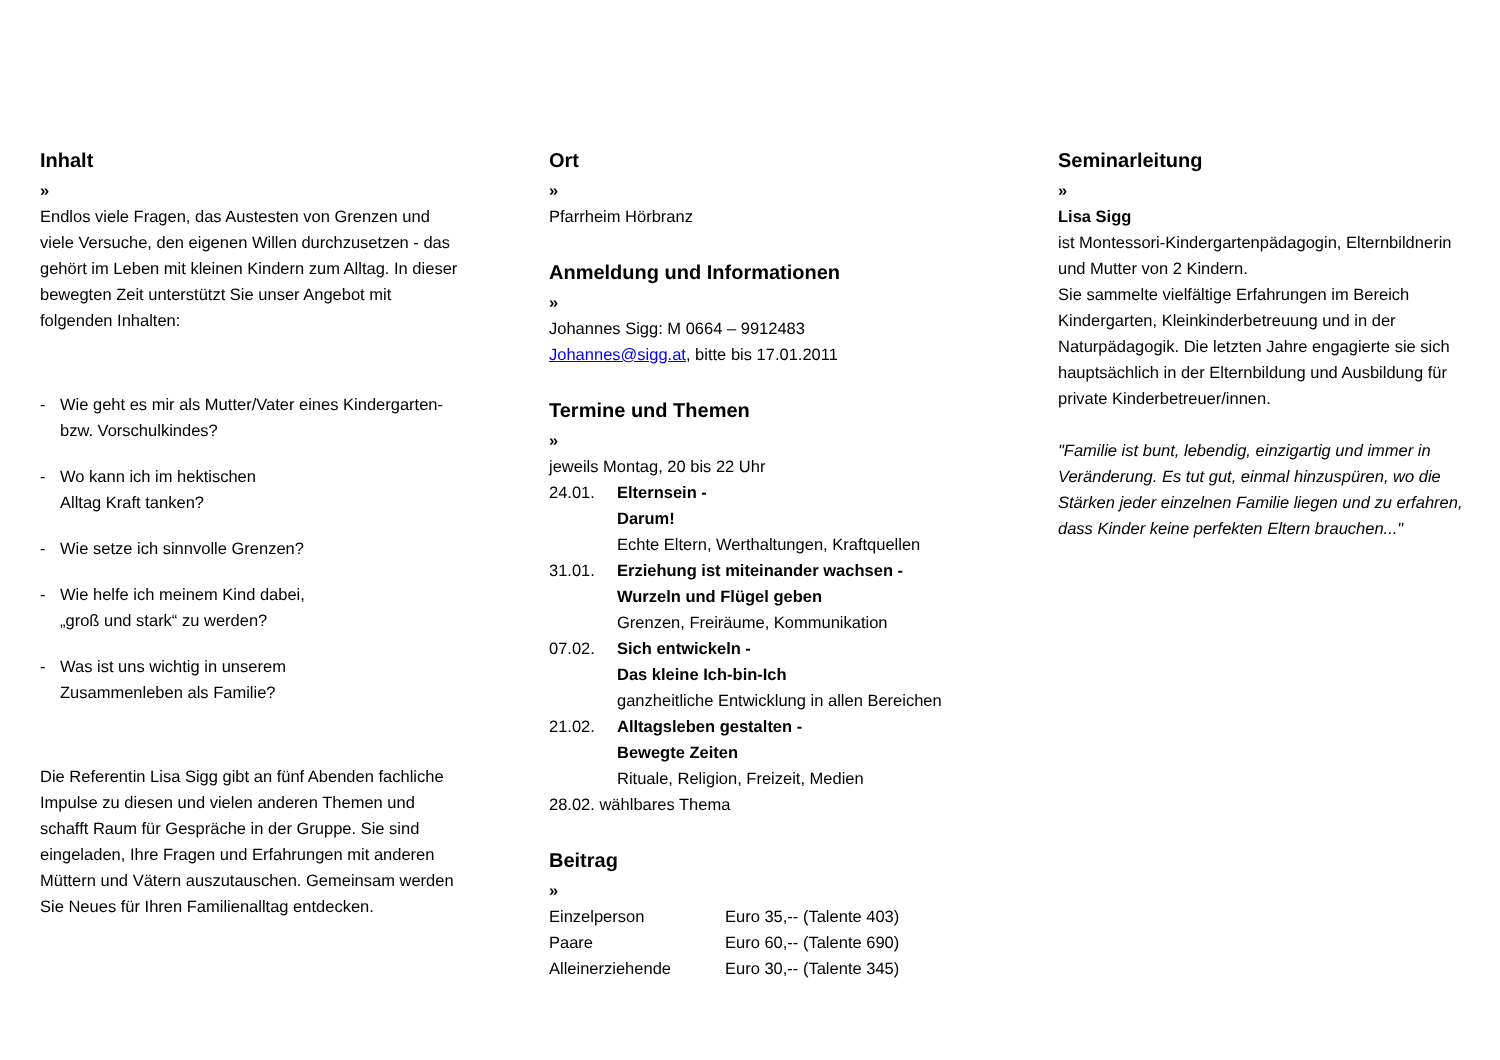Inhalt
»
Endlos viele Fragen, das Austesten von Grenzen und viele Versuche, den eigenen Willen durchzusetzen - das gehört im Leben mit kleinen Kindern zum Alltag. In dieser bewegten Zeit unterstützt Sie unser Angebot mit folgenden Inhalten:
- Wie geht es mir als Mutter/Vater eines Kindergarten- bzw. Vorschulkindes?
- Wo kann ich im hektischen
Alltag Kraft tanken?
- Wie setze ich sinnvolle Grenzen?
- Wie helfe ich meinem Kind dabei,
„groß und stark“ zu werden?
- Was ist uns wichtig in unserem
Zusammenleben als Familie?
Die Referentin Lisa Sigg gibt an fünf Abenden fachliche Impulse zu diesen und vielen anderen Themen und schafft Raum für Gespräche in der Gruppe. Sie sind eingeladen, Ihre Fragen und Erfahrungen mit anderen Müttern und Vätern auszutauschen. Gemeinsam werden Sie Neues für Ihren Familienalltag entdecken.
Ort
»
Pfarrheim Hörbranz
Anmeldung und Informationen
»
Johannes Sigg: M 0664 – 9912483
Johannes@sigg.at, bitte bis 17.01.2011
Termine und Themen
»
jeweils Montag, 20 bis 22 Uhr
| 24.01. | Elternsein - Darum! Echte Eltern, Werthaltungen, Kraftquellen |
| 31.01. | Erziehung ist miteinander wachsen - Wurzeln und Flügel geben Grenzen, Freiräume, Kommunikation |
| 07.02. | Sich entwickeln - Das kleine Ich-bin-Ich ganzheitliche Entwicklung in allen Bereichen |
| 21.02. | Alltagsleben gestalten - Bewegte Zeiten Rituale, Religion, Freizeit, Medien |
| 28.02. wählbares Thema | |
Beitrag
»
| Einzelperson | Euro 35,-- (Talente 403) |
| Paare | Euro 60,-- (Talente 690) |
| Alleinerziehende | Euro 30,-- (Talente 345) |
Seminarleitung
»
Lisa Sigg
ist Montessori-Kindergartenpädagogin, Elternbildnerin und Mutter von 2 Kindern.
Sie sammelte vielfältige Erfahrungen im Bereich Kindergarten, Kleinkinderbetreuung und in der Naturpädagogik. Die letzten Jahre engagierte sie sich hauptsächlich in der Elternbildung und Ausbildung für private Kinderbetreuer/innen.
"Familie ist bunt, lebendig, einzigartig und immer in Veränderung. Es tut gut, einmal hinzuspüren, wo die Stärken jeder einzelnen Familie liegen und zu erfahren, dass Kinder keine perfekten Eltern brauchen..."